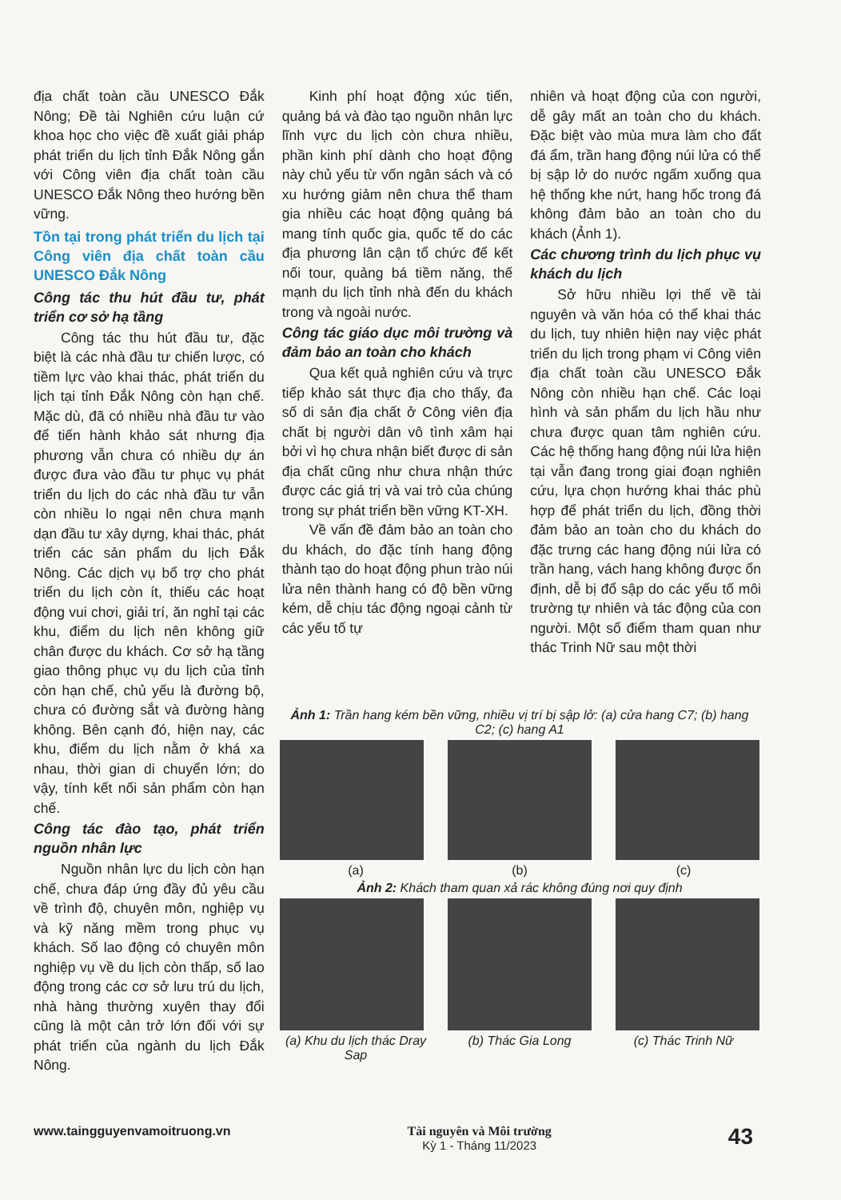địa chất toàn cầu UNESCO Đắk Nông; Đề tài Nghiên cứu luận cứ khoa học cho việc đề xuất giải pháp phát triển du lịch tỉnh Đắk Nông gắn với Công viên địa chất toàn cầu UNESCO Đắk Nông theo hướng bền vững.
Tồn tại trong phát triển du lịch tại Công viên địa chất toàn cầu UNESCO Đắk Nông
Công tác thu hút đầu tư, phát triển cơ sở hạ tầng
Công tác thu hút đầu tư, đặc biệt là các nhà đầu tư chiến lược, có tiềm lực vào khai thác, phát triển du lịch tại tỉnh Đắk Nông còn hạn chế. Mặc dù, đã có nhiều nhà đầu tư vào để tiến hành khảo sát nhưng địa phương vẫn chưa có nhiều dự án được đưa vào đầu tư phục vụ phát triển du lịch do các nhà đầu tư vẫn còn nhiều lo ngại nên chưa mạnh dạn đầu tư xây dựng, khai thác, phát triển các sản phẩm du lịch Đắk Nông. Các dịch vụ bổ trợ cho phát triển du lịch còn ít, thiếu các hoạt động vui chơi, giải trí, ăn nghỉ tại các khu, điểm du lịch nên không giữ chân được du khách. Cơ sở hạ tầng giao thông phục vụ du lịch của tỉnh còn hạn chế, chủ yếu là đường bộ, chưa có đường sắt và đường hàng không. Bên cạnh đó, hiện nay, các khu, điểm du lịch nằm ở khá xa nhau, thời gian di chuyển lớn; do vậy, tính kết nối sản phẩm còn hạn chế.
Công tác đào tạo, phát triển nguồn nhân lực
Nguồn nhân lực du lịch còn hạn chế, chưa đáp ứng đầy đủ yêu cầu về trình độ, chuyên môn, nghiệp vụ và kỹ năng mềm trong phục vụ khách. Số lao động có chuyên môn nghiệp vụ về du lịch còn thấp, số lao động trong các cơ sở lưu trú du lịch, nhà hàng thường xuyên thay đổi cũng là một cản trở lớn đối với sự phát triển của ngành du lịch Đắk Nông.
Kinh phí hoạt động xúc tiến, quảng bá và đào tạo nguồn nhân lực lĩnh vực du lịch còn chưa nhiều, phần kinh phí dành cho hoạt động này chủ yếu từ vốn ngân sách và có xu hướng giảm nên chưa thể tham gia nhiều các hoạt động quảng bá mang tính quốc gia, quốc tế do các địa phương lân cận tổ chức để kết nối tour, quảng bá tiềm năng, thế mạnh du lịch tỉnh nhà đến du khách trong và ngoài nước.
Công tác giáo dục môi trường và đảm bảo an toàn cho khách
Qua kết quả nghiên cứu và trực tiếp khảo sát thực địa cho thấy, đa số di sản địa chất ở Công viên địa chất bị người dân vô tình xâm hại bởi vì họ chưa nhận biết được di sản địa chất cũng như chưa nhận thức được các giá trị và vai trò của chúng trong sự phát triển bền vững KT-XH.
Về vấn đề đảm bảo an toàn cho du khách, do đặc tính hang động thành tạo do hoạt động phun trào núi lửa nên thành hang có độ bền vững kém, dễ chịu tác động ngoại cảnh từ các yếu tố tự
nhiên và hoạt động của con người, dễ gây mất an toàn cho du khách. Đặc biệt vào mùa mưa làm cho đất đá ẩm, trần hang động núi lửa có thể bị sập lở do nước ngấm xuống qua hệ thống khe nứt, hang hốc trong đá không đảm bảo an toàn cho du khách (Ảnh 1).
Các chương trình du lịch phục vụ khách du lịch
Sở hữu nhiều lợi thế về tài nguyên và văn hóa có thể khai thác du lịch, tuy nhiên hiện nay việc phát triển du lịch trong phạm vi Công viên địa chất toàn cầu UNESCO Đắk Nông còn nhiều hạn chế. Các loại hình và sản phẩm du lịch hầu như chưa được quan tâm nghiên cứu. Các hệ thống hang động núi lửa hiện tại vẫn đang trong giai đoạn nghiên cứu, lựa chọn hướng khai thác phù hợp để phát triển du lịch, đồng thời đảm bảo an toàn cho du khách do đặc trưng các hang động núi lửa có trần hang, vách hang không được ổn định, dễ bị đổ sập do các yếu tố môi trường tự nhiên và tác động của con người. Một số điểm tham quan như thác Trinh Nữ sau một thời
Ảnh 1: Trần hang kém bền vững, nhiều vị trí bị sập lở: (a) cửa hang C7; (b) hang C2; (c) hang A1
(a) (b) (c)
Ảnh 2: Khách tham quan xả rác không đúng nơi quy định
(a) Khu du lịch thác Dray Sap (b) Thác Gia Long (c) Thác Trinh Nữ
www.taingguyenvamoitruong.vn Tài nguyên và Môi trường
Kỳ 1 - Tháng 11/2023 43